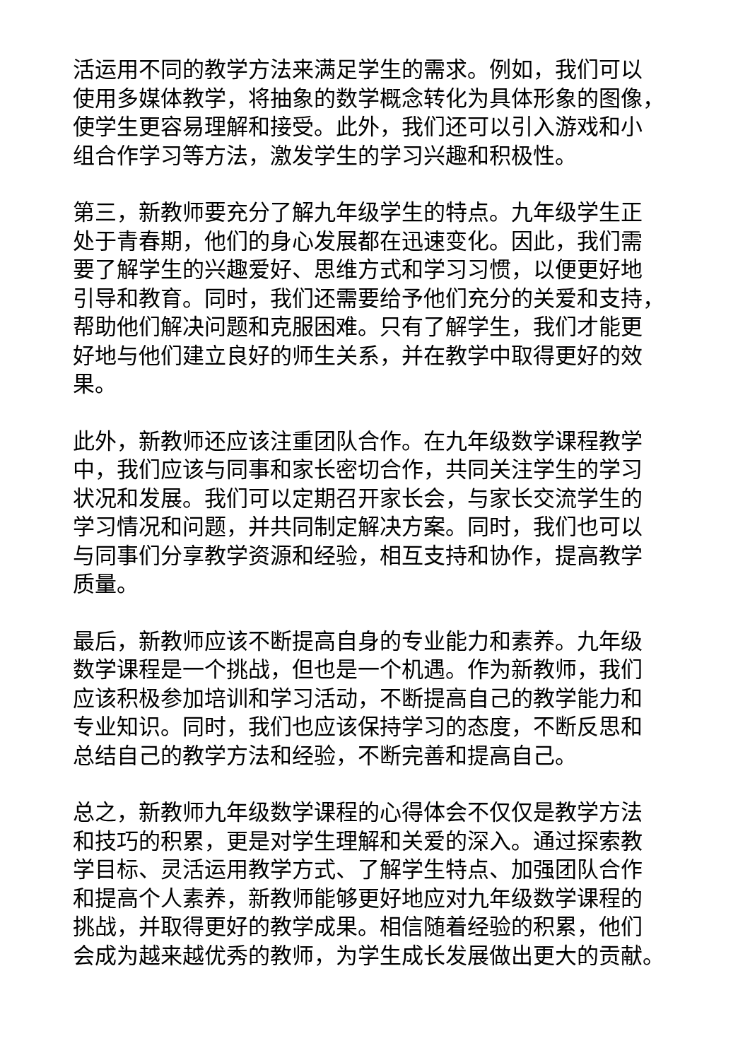活运用不同的教学方法来满足学生的需求。例如，我们可以
使用多媒体教学，将抽象的数学概念转化为具体形象的图像，
使学生更容易理解和接受。此外，我们还可以引入游戏和小
组合作学习等方法，激发学生的学习兴趣和积极性。
第三，新教师要充分了解九年级学生的特点。九年级学生正
处于青春期，他们的身心发展都在迅速变化。因此，我们需
要了解学生的兴趣爱好、思维方式和学习习惯，以便更好地
引导和教育。同时，我们还需要给予他们充分的关爱和支持，
帮助他们解决问题和克服困难。只有了解学生，我们才能更
好地与他们建立良好的师生关系，并在教学中取得更好的效
果。
此外，新教师还应该注重团队合作。在九年级数学课程教学
中，我们应该与同事和家长密切合作，共同关注学生的学习
状况和发展。我们可以定期召开家长会，与家长交流学生的
学习情况和问题，并共同制定解决方案。同时，我们也可以
与同事们分享教学资源和经验，相互支持和协作，提高教学
质量。
最后，新教师应该不断提高自身的专业能力和素养。九年级
数学课程是一个挑战，但也是一个机遇。作为新教师，我们
应该积极参加培训和学习活动，不断提高自己的教学能力和
专业知识。同时，我们也应该保持学习的态度，不断反思和
总结自己的教学方法和经验，不断完善和提高自己。
总之，新教师九年级数学课程的心得体会不仅仅是教学方法
和技巧的积累，更是对学生理解和关爱的深入。通过探索教
学目标、灵活运用教学方式、了解学生特点、加强团队合作
和提高个人素养，新教师能够更好地应对九年级数学课程的
挑战，并取得更好的教学成果。相信随着经验的积累，他们
会成为越来越优秀的教师，为学生成长发展做出更大的贡献。